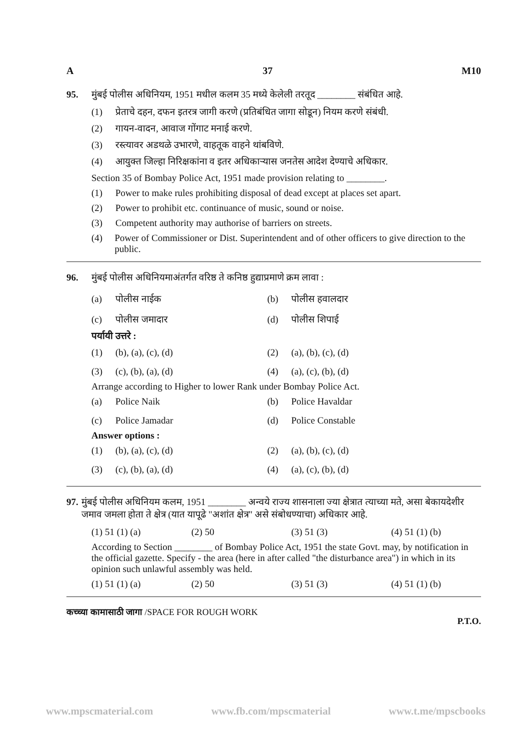A 37 M10
95. मुंबई पोलीस अधिनियम, 1951 मधील कलम 35 मध्ये केलेली तरतूद ________ संबंधित आहे.
(1) प्रेताचे दहन, दफन इतरत्र जागी करणे (प्रतिबंधित जागा सोडून) नियम करणे संबंधी.
(2) गायन-वादन, आवाज गोंगाट मनाई करणे.
(3) रस्त्यावर अडथळे उभारणे, वाहतूक वाहने थांबविणे.
(4) आयुक्त जिल्हा निरिक्षकांना व इतर अधिकाऱ्यास जनतेस आदेश देण्याचे अधिकार.
Section 35 of Bombay Police Act, 1951 made provision relating to ________.
(1) Power to make rules prohibiting disposal of dead except at places set apart.
(2) Power to prohibit etc. continuance of music, sound or noise.
(3) Competent authority may authorise of barriers on streets.
(4) Power of Commissioner or Dist. Superintendent and of other officers to give direction to the public.
96. मुंबई पोलीस अधिनियमाअंतर्गत वरिष्ठ ते कनिष्ठ हुद्याप्रमाणे क्रम लावा :
(a) पोलीस नाईक
(b) पोलीस हवालदार
(c) पोलीस जमादार
(d) पोलीस शिपाई
पर्यायी उत्तरे :
(1) (b), (a), (c), (d)
(2) (a), (b), (c), (d)
(3) (c), (b), (a), (d)
(4) (a), (c), (b), (d)
Arrange according to Higher to lower Rank under Bombay Police Act.
(a) Police Naik
(b) Police Havaldar
(c) Police Jamadar
(d) Police Constable
Answer options :
(1) (b), (a), (c), (d)
(2) (a), (b), (c), (d)
(3) (c), (b), (a), (d)
(4) (a), (c), (b), (d)
97. मुंबई पोलीस अधिनियम कलम, 1951 ________ अन्वये राज्य शासनाला ज्या क्षेत्रात त्याच्या मते, असा बेकायदेशीर जमाव जमला होता ते क्षेत्र (यात यापूढे "अशांत क्षेत्र" असे संबोधण्याचा) अधिकार आहे.
(1) 51 (1) (a) (2) 50 (3) 51 (3) (4) 51 (1) (b)
According to Section ________ of Bombay Police Act, 1951 the state Govt. may, by notification in the official gazette. Specify - the area (here in after called "the disturbance area") in which in its opinion such unlawful assembly was held.
(1) 51 (1) (a) (2) 50 (3) 51 (3) (4) 51 (1) (b)
कच्च्या कामासाठी जागा /SPACE FOR ROUGH WORK P.T.O.
www.mpscmaterial.com www.fb.com/mpscmaterial www.t.me/mpscbooks